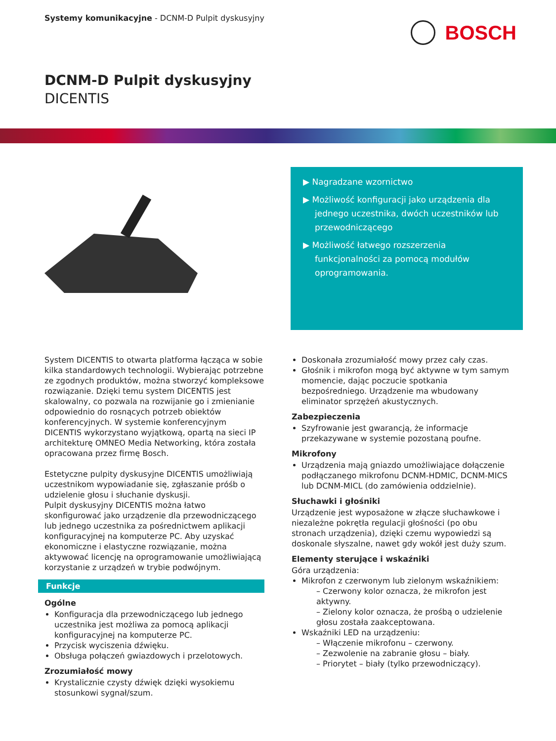Systemy komunikacyjne - DCNM-D Pulpit dyskusyjny
BOSCH
DCNM-D Pulpit dyskusyjny
DICENTIS
▶ Nagradzane wzornictwo
▶ Możliwość konfiguracji jako urządzenia dla jednego uczestnika, dwóch uczestników lub przewodniczącego
▶ Możliwość łatwego rozszerzenia funkcjonalności za pomocą modułów oprogramowania.
System DICENTIS to otwarta platforma łącząca w sobie kilka standardowych technologii. Wybierając potrzebne ze zgodnych produktów, można stworzyć kompleksowe rozwiązanie. Dzięki temu system DICENTIS jest skalowalny, co pozwala na rozwijanie go i zmienianie odpowiednio do rosnących potrzeb obiektów konferencyjnych. W systemie konferencyjnym DICENTIS wykorzystano wyjątkową, opartą na sieci IP architekturę OMNEO Media Networking, która została opracowana przez firmę Bosch.
Estetyczne pulpity dyskusyjne DICENTIS umożliwiają uczestnikom wypowiadanie się, zgłaszanie próśb o udzielenie głosu i słuchanie dyskusji.
Pulpit dyskusyjny DICENTIS można łatwo skonfigurować jako urządzenie dla przewodniczącego lub jednego uczestnika za pośrednictwem aplikacji konfiguracyjnej na komputerze PC. Aby uzyskać ekonomiczne i elastyczne rozwiązanie, można aktywować licencję na oprogramowanie umożliwiającą korzystanie z urządzeń w trybie podwójnym.
Funkcje
Ogólne
Konfiguracja dla przewodniczącego lub jednego uczestnika jest możliwa za pomocą aplikacji konfiguracyjnej na komputerze PC.
Przycisk wyciszenia dźwięku.
Obsługa połączeń gwiazdowych i przelotowych.
Zrozumiałość mowy
Krystalicznie czysty dźwięk dzięki wysokiemu stosunkowi sygnał/szum.
Doskonała zrozumiałość mowy przez cały czas.
Głośnik i mikrofon mogą być aktywne w tym samym momencie, dając poczucie spotkania bezpośredniego. Urządzenie ma wbudowany eliminator sprzężeń akustycznych.
Zabezpieczenia
Szyfrowanie jest gwarancją, że informacje przekazywane w systemie pozostaną poufne.
Mikrofony
Urządzenia mają gniazdo umożliwiające dołączenie podłączanego mikrofonu DCNM-HDMIC, DCNM-MICS lub DCNM-MICL (do zamówienia oddzielnie).
Słuchawki i głośniki
Urządzenie jest wyposażone w złącze słuchawkowe i niezależne pokrętła regulacji głośności (po obu stronach urządzenia), dzięki czemu wypowiedzi są doskonale słyszalne, nawet gdy wokół jest duży szum.
Elementy sterujące i wskaźniki
Góra urządzenia:
Mikrofon z czerwonym lub zielonym wskaźnikiem:
– Czerwony kolor oznacza, że mikrofon jest aktywny.
– Zielony kolor oznacza, że prośbą o udzielenie głosu została zaakceptowana.
Wskaźniki LED na urządzeniu:
– Włączenie mikrofonu – czerwony.
– Zezwolenie na zabranie głosu – biały.
– Priorytet – biały (tylko przewodniczący).